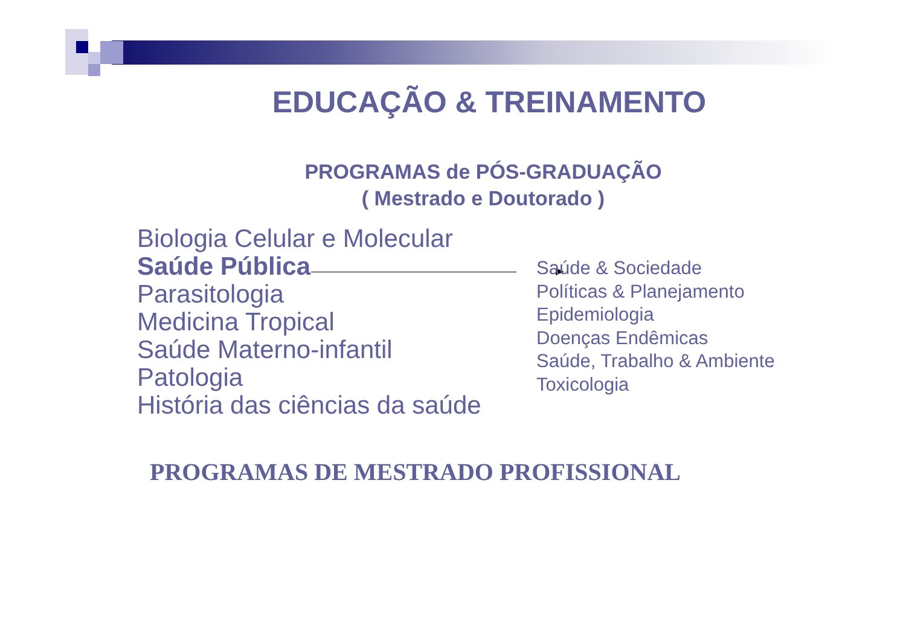EDUCAÇÃO & TREINAMENTO
PROGRAMAS de PÓS-GRADUAÇÃO
( Mestrado e Doutorado )
Biologia Celular e Molecular
Saúde Pública
Parasitologia
Medicina Tropical
Saúde Materno-infantil
Patologia
História das ciências da saúde
Saúde & Sociedade
Políticas & Planejamento
Epidemiologia
Doenças Endêmicas
Saúde, Trabalho & Ambiente
Toxicologia
PROGRAMAS DE MESTRADO PROFISSIONAL